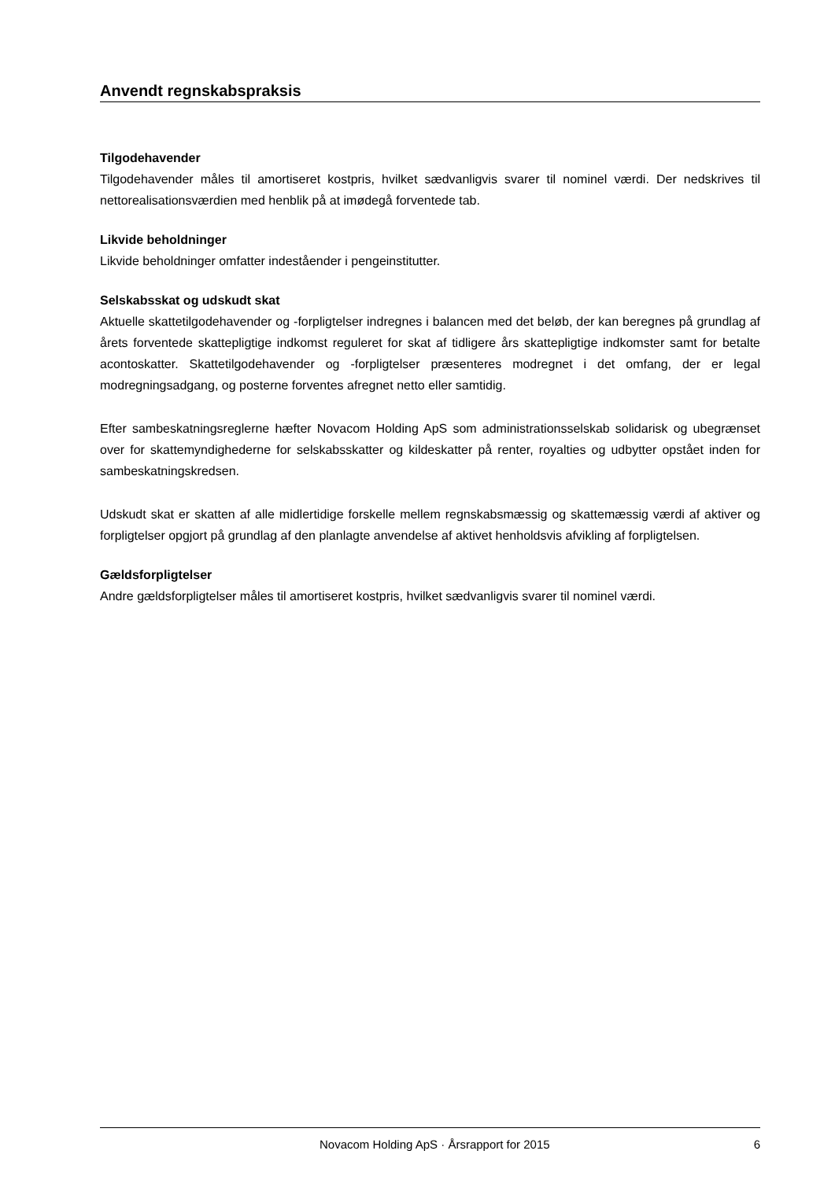Anvendt regnskabspraksis
Tilgodehavender
Tilgodehavender måles til amortiseret kostpris, hvilket sædvanligvis svarer til nominel værdi. Der nedskri­ves til nettorealisationsværdien med henblik på at imødegå forventede tab.
Likvide beholdninger
Likvide beholdninger omfatter indeståender i pengeinstitutter.
Selskabsskat og udskudt skat
Aktuelle skattetilgodehavender og -forpligtelser indregnes i balancen med det beløb, der kan beregnes på grundlag af årets forventede skattepligtige indkomst reguleret for skat af tidligere års skattepligtige ind­komster samt for betalte acontoskatter. Skattetilgodehavender og -forpligtelser præsenteres modregnet i det omfang, der er legal modregningsadgang, og posterne forventes afregnet netto eller samtidig.
Efter sambeskatningsreglerne hæfter Novacom Holding ApS som administrationsselskab solidarisk og ubegrænset over for skattemyndighederne for selskabsskatter og kildeskatter på renter, royalties og ud­bytter opstået inden for sambeskatningskredsen.
Udskudt skat er skatten af alle midlertidige forskelle mellem regnskabsmæssig og skattemæssig værdi af aktiver og forpligtelser opgjort på grundlag af den planlagte anvendelse af aktivet henholdsvis afvikling af forpligtelsen.
Gældsforpligtelser
Andre gældsforpligtelser måles til amortiseret kostpris, hvilket sædvanligvis svarer til nominel værdi.
Novacom Holding ApS · Årsrapport for 2015 6